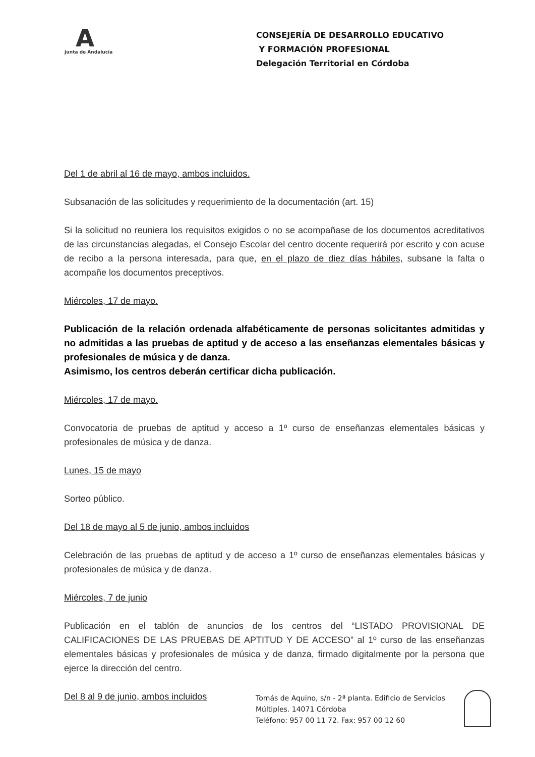A
Junta de Andalucía
CONSEJERÍA DE DESARROLLO EDUCATIVO
Y FORMACIÓN PROFESIONAL
Delegación Territorial en Córdoba
Del 1 de abril al 16 de mayo, ambos incluidos.
Subsanación de las solicitudes y requerimiento de la documentación (art. 15)
Si la solicitud no reuniera los requisitos exigidos o no se acompañase de los documentos acreditativos de las circunstancias alegadas, el Consejo Escolar del centro docente requerirá por escrito y con acuse de recibo a la persona interesada, para que, en el plazo de diez días hábiles, subsane la falta o acompañe los documentos preceptivos.
Miércoles, 17 de mayo.
Publicación de la relación ordenada alfabéticamente de personas solicitantes admitidas y no admitidas a las pruebas de aptitud y de acceso a las enseñanzas elementales básicas y profesionales de música y de danza.
Asimismo, los centros deberán certificar dicha publicación.
Miércoles, 17 de mayo.
Convocatoria de pruebas de aptitud y acceso a 1º curso de enseñanzas elementales básicas y profesionales de música y de danza.
Lunes, 15 de mayo
Sorteo público.
Del 18 de mayo al 5 de junio, ambos incluidos
Celebración de las pruebas de aptitud y de acceso a 1º curso de enseñanzas elementales básicas y profesionales de música y de danza.
Miércoles, 7 de junio
Publicación en el tablón de anuncios de los centros del “LISTADO PROVISIONAL DE CALIFICACIONES DE LAS PRUEBAS DE APTITUD Y DE ACCESO” al 1º curso de las enseñanzas elementales básicas y profesionales de música y de danza, firmado digitalmente por la persona que ejerce la dirección del centro.
Del 8 al 9 de junio, ambos incluidos
Tomás de Aquino, s/n - 2ª planta. Edificio de Servicios
Múltiples. 14071 Córdoba
Teléfono: 957 00 11 72. Fax: 957 00 12 60